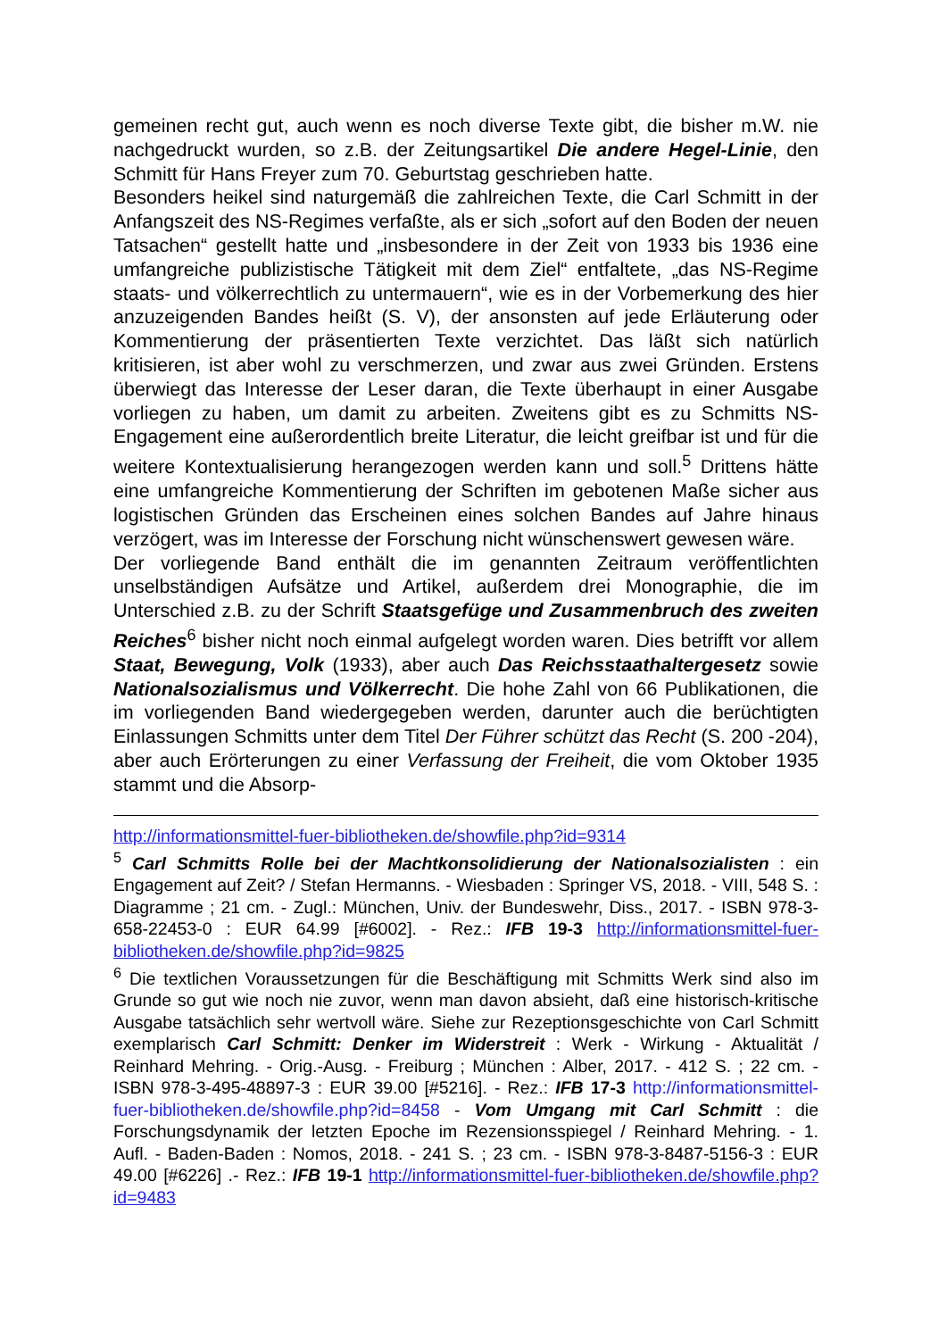gemeinen recht gut, auch wenn es noch diverse Texte gibt, die bisher m.W. nie nachgedruckt wurden, so z.B. der Zeitungsartikel Die andere Hegel-Linie, den Schmitt für Hans Freyer zum 70. Geburtstag geschrieben hatte.
Besonders heikel sind naturgemäß die zahlreichen Texte, die Carl Schmitt in der Anfangszeit des NS-Regimes verfaßte, als er sich „sofort auf den Boden der neuen Tatsachen“ gestellt hatte und „insbesondere in der Zeit von 1933 bis 1936 eine umfangreiche publizistische Tätigkeit mit dem Ziel“ entfaltete, „das NS-Regime staats- und völkerrechtlich zu untermauern“, wie es in der Vorbemerkung des hier anzuzeigenden Bandes heißt (S. V), der ansonsten auf jede Erläuterung oder Kommentierung der präsentierten Texte verzichtet. Das läßt sich natürlich kritisieren, ist aber wohl zu verschmerzen, und zwar aus zwei Gründen. Erstens überwiegt das Interesse der Leser daran, die Texte überhaupt in einer Ausgabe vorliegen zu haben, um damit zu arbeiten. Zweitens gibt es zu Schmitts NS-Engagement eine außerordentlich breite Literatur, die leicht greifbar ist und für die weitere Kontextualisierung herangezogen werden kann und soll.<sup>5</sup> Drittens hätte eine umfangreiche Kommentierung der Schriften im gebotenen Maße sicher aus logistischen Gründen das Erscheinen eines solchen Bandes auf Jahre hinaus verzögert, was im Interesse der Forschung nicht wünschenswert gewesen wäre.
Der vorliegende Band enthält die im genannten Zeitraum veröffentlichten unselbständigen Aufsätze und Artikel, außerdem drei Monographie, die im Unterschied z.B. zu der Schrift Staatsgefüge und Zusammenbruch des zweiten Reiches<sup>6</sup> bisher nicht noch einmal aufgelegt worden waren. Dies betrifft vor allem Staat, Bewegung, Volk (1933), aber auch Das Reichsstaathaltergesetz sowie Nationalsozialismus und Völkerrecht. Die hohe Zahl von 66 Publikationen, die im vorliegenden Band wiedergegeben werden, darunter auch die berüchtigten Einlassungen Schmitts unter dem Titel Der Führer schützt das Recht (S. 200 -204), aber auch Erörterungen zu einer Verfassung der Freiheit, die vom Oktober 1935 stammt und die Absorp-
http://informationsmittel-fuer-bibliotheken.de/showfile.php?id=9314
<sup>5</sup> Carl Schmitts Rolle bei der Machtkonsolidierung der Nationalsozialisten : ein Engagement auf Zeit? / Stefan Hermanns. - Wiesbaden : Springer VS, 2018. - VIII, 548 S. : Diagramme ; 21 cm. - Zugl.: München, Univ. der Bundeswehr, Diss., 2017. - ISBN 978-3-658-22453-0 : EUR 64.99 [#6002]. - Rez.: IFB 19-3 http://informationsmittel-fuer-bibliotheken.de/showfile.php?id=9825
<sup>6</sup> Die textlichen Voraussetzungen für die Beschäftigung mit Schmitts Werk sind also im Grunde so gut wie noch nie zuvor, wenn man davon absieht, daß eine historisch-kritische Ausgabe tatsächlich sehr wertvoll wäre. Siehe zur Rezeptionsgeschichte von Carl Schmitt exemplarisch Carl Schmitt: Denker im Widerstreit : Werk - Wirkung - Aktualität / Reinhard Mehring. - Orig.-Ausg. - Freiburg ; München : Alber, 2017. - 412 S. ; 22 cm. - ISBN 978-3-495-48897-3 : EUR 39.00 [#5216]. - Rez.: IFB 17-3 http://informationsmittel-fuer-bibliotheken.de/showfile.php?id=8458 - Vom Umgang mit Carl Schmitt : die Forschungsdynamik der letzten Epoche im Rezensionsspiegel / Reinhard Mehring. - 1. Aufl. - Baden-Baden : Nomos, 2018. - 241 S. ; 23 cm. - ISBN 978-3-8487-5156-3 : EUR 49.00 [#6226] .- Rez.: IFB 19-1 http://informationsmittel-fuer-bibliotheken.de/showfile.php?id=9483